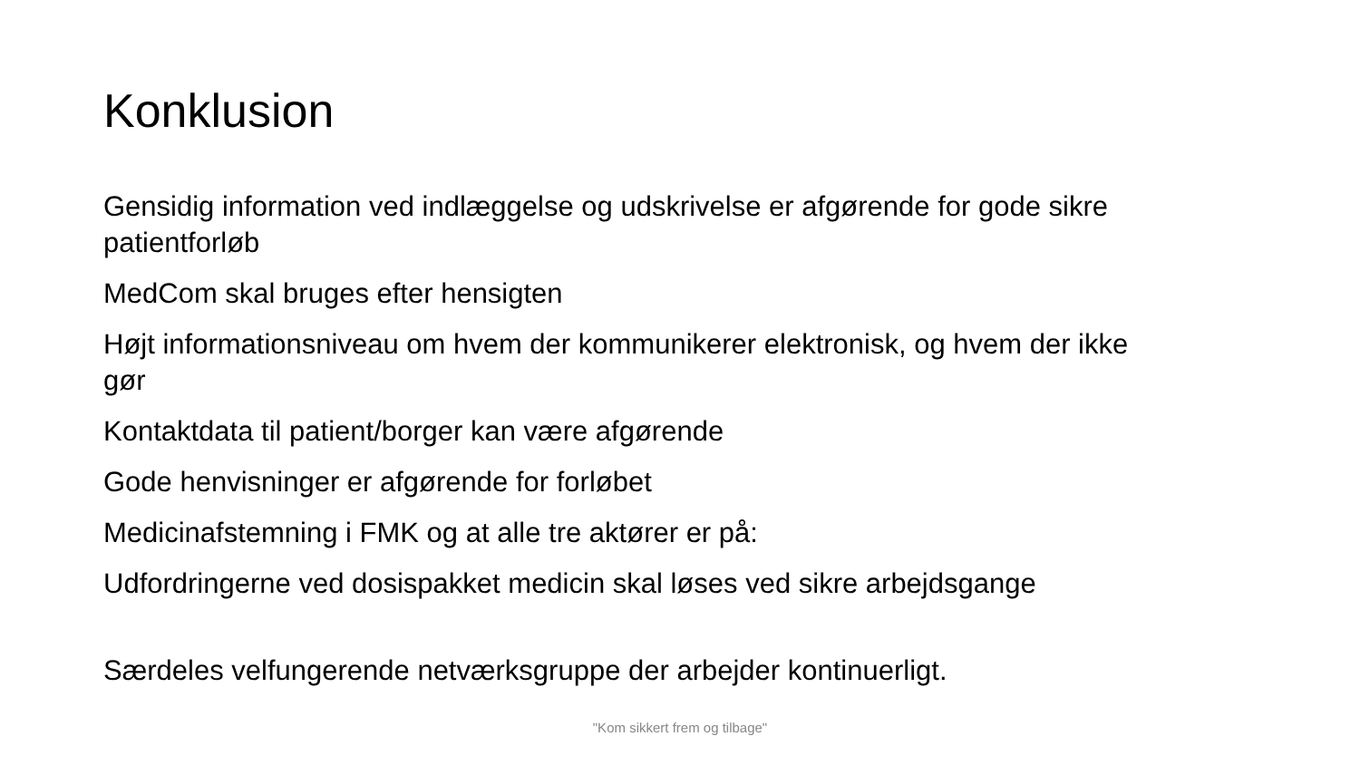Konklusion
Gensidig information ved indlæggelse og udskrivelse er afgørende for gode sikre patientforløb
MedCom skal bruges efter hensigten
Højt informationsniveau om hvem der kommunikerer elektronisk, og hvem der ikke gør
Kontaktdata til patient/borger kan være afgørende
Gode henvisninger er afgørende for forløbet
Medicinafstemning i FMK og at alle tre aktører er på:
Udfordringerne ved dosispakket medicin skal løses ved sikre arbejdsgange
Særdeles velfungerende netværksgruppe der arbejder kontinuerligt.
"Kom sikkert frem og tilbage"